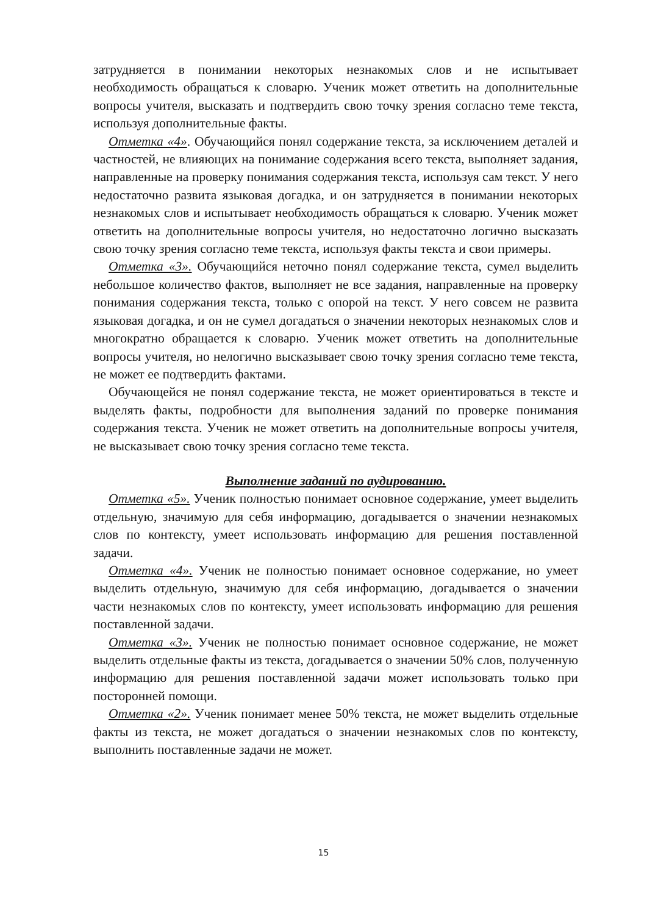затрудняется в понимании некоторых незнакомых слов и не испытывает необходимость обращаться к словарю. Ученик может ответить на дополнительные вопросы учителя, высказать и подтвердить свою точку зрения согласно теме текста, используя дополнительные факты.
Отметка «4». Обучающийся понял содержание текста, за исключением деталей и частностей, не влияющих на понимание содержания всего текста, выполняет задания, направленные на проверку понимания содержания текста, используя сам текст. У него недостаточно развита языковая догадка, и он затрудняется в понимании некоторых незнакомых слов и испытывает необходимость обращаться к словарю. Ученик может ответить на дополнительные вопросы учителя, но недостаточно логично высказать свою точку зрения согласно теме текста, используя факты текста и свои примеры.
Отметка «3». Обучающийся неточно понял содержание текста, сумел выделить небольшое количество фактов, выполняет не все задания, направленные на проверку понимания содержания текста, только с опорой на текст. У него совсем не развита языковая догадка, и он не сумел догадаться о значении некоторых незнакомых слов и многократно обращается к словарю. Ученик может ответить на дополнительные вопросы учителя, но нелогично высказывает свою точку зрения согласно теме текста, не может ее подтвердить фактами.
Обучающейся не понял содержание текста, не может ориентироваться в тексте и выделять факты, подробности для выполнения заданий по проверке понимания содержания текста. Ученик не может ответить на дополнительные вопросы учителя, не высказывает свою точку зрения согласно теме текста.
Выполнение заданий по аудированию.
Отметка «5». Ученик полностью понимает основное содержание, умеет выделить отдельную, значимую для себя информацию, догадывается о значении незнакомых слов по контексту, умеет использовать информацию для решения поставленной задачи.
Отметка «4». Ученик не полностью понимает основное содержание, но умеет выделить отдельную, значимую для себя информацию, догадывается о значении части незнакомых слов по контексту, умеет использовать информацию для решения поставленной задачи.
Отметка «3». Ученик не полностью понимает основное содержание, не может выделить отдельные факты из текста, догадывается о значении 50% слов, полученную информацию для решения поставленной задачи может использовать только при посторонней помощи.
Отметка «2». Ученик понимает менее 50% текста, не может выделить отдельные факты из текста, не может догадаться о значении незнакомых слов по контексту, выполнить поставленные задачи не может.
15